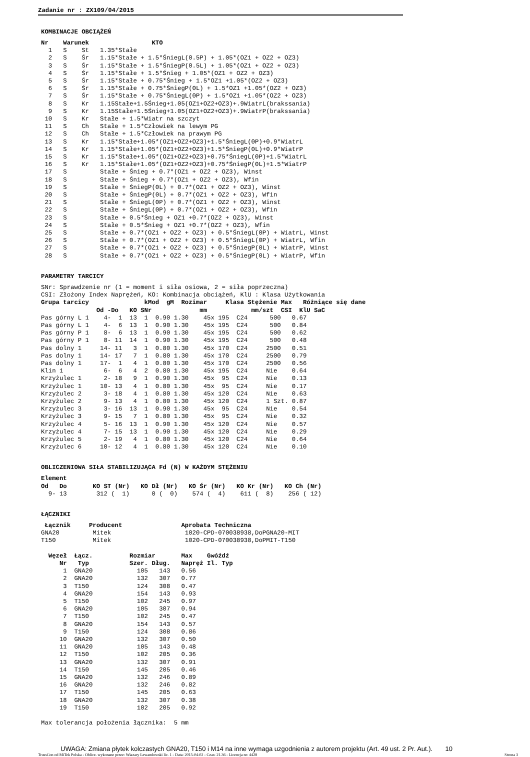Zadanie nr : ZX109/04/2015
KOMBINACJE OBCIĄŻEŃ
Nr    Warunek                 KTO
  1   S    St   1.35*Stałe
  2   S    Śr   1.15*Stałe + 1.5*ŚniegL(0.5P) + 1.05*(OZ1 + OZ2 + OZ3)
  3   S    Śr   1.15*Stałe + 1.5*ŚniegP(0.5L) + 1.05*(OZ1 + OZ2 + OZ3)
  4   S    Śr   1.15*Stałe + 1.5*Śnieg + 1.05*(OZ1 + OZ2 + OZ3)
  5   S    Śr   1.15*Stałe + 0.75*Śnieg + 1.5*OZ1 +1.05*(OZ2 + OZ3)
  6   S    Śr   1.15*Stałe + 0.75*ŚniegP(0L) + 1.5*OZ1 +1.05*(OZ2 + OZ3)
  7   S    Śr   1.15*Stałe + 0.75*ŚniegL(0P) + 1.5*OZ1 +1.05*(OZ2 + OZ3)
  8   S    Kr   1.15Stałe+1.5Śnieg+1.05(OZ1+OZ2+OZ3)+.9WiatrL(brakssania)
  9   S    Kr   1.15Stałe+1.5Śnieg+1.05(OZ1+OZ2+OZ3)+.9WiatrP(brakssania)
 10   S    Kr   Stałe + 1.5*Wiatr na szczyt
 11   S    Ch   Stałe + 1.5*Człowiek na lewym PG
 12   S    Ch   Stałe + 1.5*Człowiek na prawym PG
 13   S    Kr   1.15*Stałe+1.05*(OZ1+OZ2+OZ3)+1.5*ŚniegL(0P)+0.9*WiatrL
 14   S    Kr   1.15*Stałe+1.05*(OZ1+OZ2+OZ3)+1.5*ŚniegP(0L)+0.9*WiatrP
 15   S    Kr   1.15*Stałe+1.05*(OZ1+OZ2+OZ3)+0.75*ŚniegL(0P)+1.5*WiatrL
 16   S    Kr   1.15*Stałe+1.05*(OZ1+OZ2+OZ3)+0.75*ŚniegP(0L)+1.5*WiatrP
 17   S         Stałe + Śnieg + 0.7*(OZ1 + OZ2 + OZ3), Winst
 18   S         Stałe + Śnieg + 0.7*(OZ1 + OZ2 + OZ3), Wfin
 19   S         Stałe + ŚniegP(0L) + 0.7*(OZ1 + OZ2 + OZ3), Winst
 20   S         Stałe + ŚniegP(0L) + 0.7*(OZ1 + OZ2 + OZ3), Wfin
 21   S         Stałe + ŚniegL(0P) + 0.7*(OZ1 + OZ2 + OZ3), Winst
 22   S         Stałe + ŚniegL(0P) + 0.7*(OZ1 + OZ2 + OZ3), Wfin
 23   S         Stałe + 0.5*Śnieg + OZ1 +0.7*(OZ2 + OZ3), Winst
 24   S         Stałe + 0.5*Śnieg + OZ1 +0.7*(OZ2 + OZ3), Wfin
 25   S         Stałe + 0.7*(OZ1 + OZ2 + OZ3) + 0.5*ŚniegL(0P) + WiatrL, Winst
 26   S         Stałe + 0.7*(OZ1 + OZ2 + OZ3) + 0.5*ŚniegL(0P) + WiatrL, Wfin
 27   S         Stałe + 0.7*(OZ1 + OZ2 + OZ3) + 0.5*ŚniegP(0L) + WiatrP, Winst
 28   S         Stałe + 0.7*(OZ1 + OZ2 + OZ3) + 0.5*ŚniegP(0L) + WiatrP, Wfin
PARAMETRY TARCICY
SNr: Sprawdzenie nr (1 = moment i siła osiowa, 2 = siła poprzeczna)
CSI: Złożony Index Naprężeń, KO: Kombinacja obciążeń, KlU : Klasa Użytkowania
Grupa tarcicy               kMod  gM  Rozimar     Klasa Stężenie Max   Różniące się dane
               Od -Do   KO SNr             mm            mm/szt  CSI  KlU SaC
Pas górny L 1    4-  1  13  1  0.90 1.30    45x 195  C24      500   0.67
Pas górny L 1    4-  6  13  1  0.90 1.30    45x 195  C24      500   0.84
Pas górny P 1    8-  6  13  1  0.90 1.30    45x 195  C24      500   0.62
Pas górny P 1    8- 11  14  1  0.90 1.30    45x 195  C24      500   0.48
Pas dolny 1     14- 11   3  1  0.80 1.30    45x 170  C24     2500   0.51
Pas dolny 1     14- 17   7  1  0.80 1.30    45x 170  C24     2500   0.79
Pas dolny 1     17-  1   4  1  0.80 1.30    45x 170  C24     2500   0.56
Klin 1           6-  6   4  2  0.80 1.30    45x 195  C24     Nie    0.64
Krzyżulec 1      2- 18   9  1  0.90 1.30    45x  95  C24     Nie    0.13
Krzyżulec 1     10- 13   4  1  0.80 1.30    45x  95  C24     Nie    0.17
Krzyżulec 2      3- 18   4  1  0.80 1.30    45x 120  C24     Nie    0.63
Krzyżulec 2      9- 13   4  1  0.80 1.30    45x 120  C24     1 Szt. 0.87
Krzyżulec 3      3- 16  13  1  0.90 1.30    45x  95  C24     Nie    0.54
Krzyżulec 3      9- 15   7  1  0.80 1.30    45x  95  C24     Nie    0.32
Krzyżulec 4      5- 16  13  1  0.90 1.30    45x 120  C24     Nie    0.57
Krzyżulec 4      7- 15  13  1  0.90 1.30    45x 120  C24     Nie    0.29
Krzyżulec 5      2- 19   4  1  0.80 1.30    45x 120  C24     Nie    0.64
Krzyżulec 6     10- 12   4  1  0.80 1.30    45x 120  C24     Nie    0.10
OBLICZENIOWA SIŁA STABILIZUJĄCA Fd (N) W KAŻDYM STĘŻENIU
Element
Od   Do       KO ST (Nr)   KO Dł (Nr)   KO Śr (Nr)   KO Kr (Nr)   KO Ch (Nr)
  9- 13        312 (  1)      0 (  0)    574 (  4)    611 (  8)    256 ( 12)
ŁĄCZNIKI
 Łącznik     Producent                Aprobata Techniczna
GNA20         Mitek                    1020-CPD-070038938,DoPGNA20-MIT
T150          Mitek                    1020-CPD-070038938,DoPMIT-T150

  Węzeł  Łącz.          Rozmiar       Max    Gwóźdź
     Nr   Typ           Szer. Dług.   Napręż Il. Typ
      1  GNA20            105   143   0.56
      2  GNA20            132   307   0.77
      3  T150             124   308   0.47
      4  GNA20            154   143   0.93
      5  T150             102   245   0.97
      6  GNA20            105   307   0.94
      7  T150             102   245   0.47
      8  GNA20            154   143   0.57
      9  T150             124   308   0.86
     10  GNA20            132   307   0.50
     11  GNA20            105   143   0.48
     12  T150             102   205   0.36
     13  GNA20            132   307   0.91
     14  T150             145   205   0.46
     15  GNA20            132   246   0.89
     16  GNA20            132   246   0.82
     17  T150             145   205   0.63
     18  GNA20            132   307   0.38
     19  T150             102   205   0.92

Max tolerancja położenia łącznika:  5 mm
UWAGA: Zmiana płytek kolczastych GNA20, T150 i M14 na inne wymaga uzgodnienia z autorem projektu (Art. 49 ust. 2 Pr. Aut.). 10
TrussCon od MiTek Polska - Oblicz. wykonane przez: Wiazary Lewandowski lic. 1 - Data: 2015-04-02 - Czas: 21.36 - Licencja nr: 4428 Strona 3